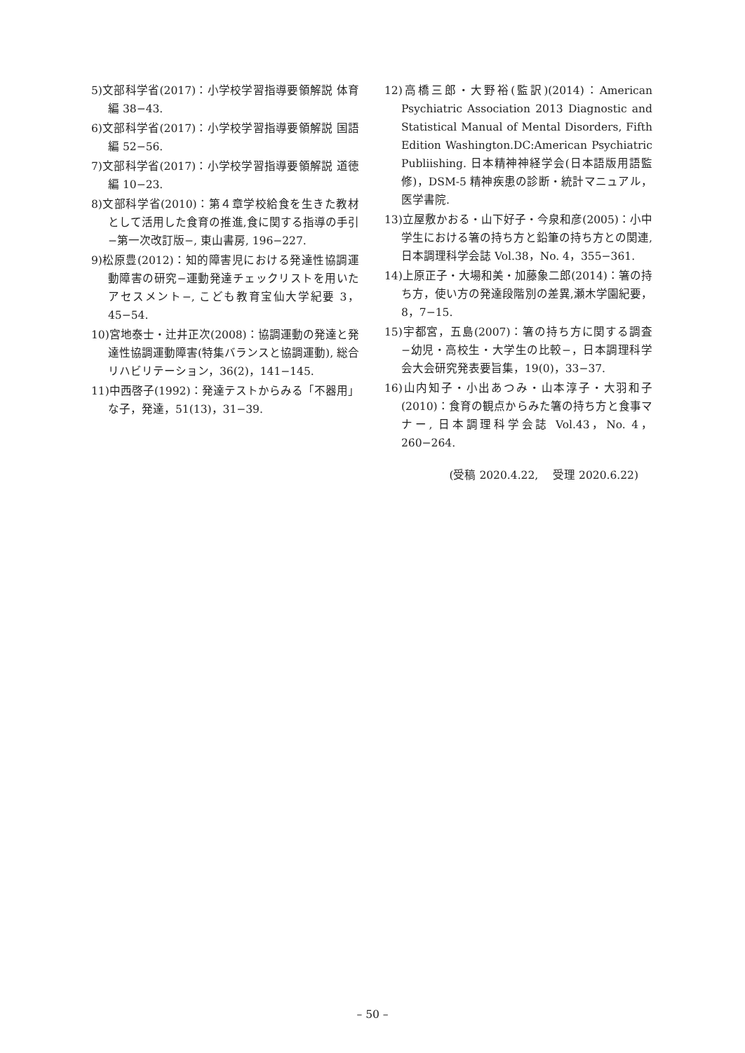5)文部科学省(2017)：小学校学習指導要領解説 体育編 38−43.
6)文部科学省(2017)：小学校学習指導要領解説 国語編 52−56.
7)文部科学省(2017)：小学校学習指導要領解説 道徳編 10−23.
8)文部科学省(2010)：第４章学校給食を生きた教材として活用した食育の推進,食に関する指導の手引−第一次改訂版−, 東山書房, 196−227.
9)松原豊(2012)：知的障害児における発達性協調運動障害の研究−運動発達チェックリストを用いたアセスメント−, こども教育宝仙大学紀要 3，45−54.
10)宮地泰士・辻井正次(2008)：協調運動の発達と発達性協調運動障害(特集バランスと協調運動), 総合リハビリテーション，36(2)，141−145.
11)中西啓子(1992)：発達テストからみる「不器用」な子，発達，51(13)，31−39.
12)高橋三郎・大野裕(監訳)(2014)：American Psychiatric Association 2013 Diagnostic and Statistical Manual of Mental Disorders, Fifth Edition Washington.DC:American Psychiatric Publiishing. 日本精神神経学会(日本語版用語監修)，DSM-5 精神疾患の診断・統計マニュアル，医学書院.
13)立屋敷かおる・山下好子・今泉和彦(2005)：小中学生における箸の持ち方と鉛筆の持ち方との関連, 日本調理科学会誌 Vol.38，No. 4，355−361.
14)上原正子・大場和美・加藤象二郎(2014)：箸の持ち方，使い方の発達段階別の差異,瀬木学園紀要，8，7−15.
15)宇都宮，五島(2007)：箸の持ち方に関する調査−幼児・高校生・大学生の比較−，日本調理科学会大会研究発表要旨集，19(0)，33−37.
16)山内知子・小出あつみ・山本淳子・大羽和子(2010)：食育の観点からみた箸の持ち方と食事マナー, 日本調理科学会誌 Vol.43，No. 4，260−264.
(受稿 2020.4.22,　 受理 2020.6.22)
– 50 –